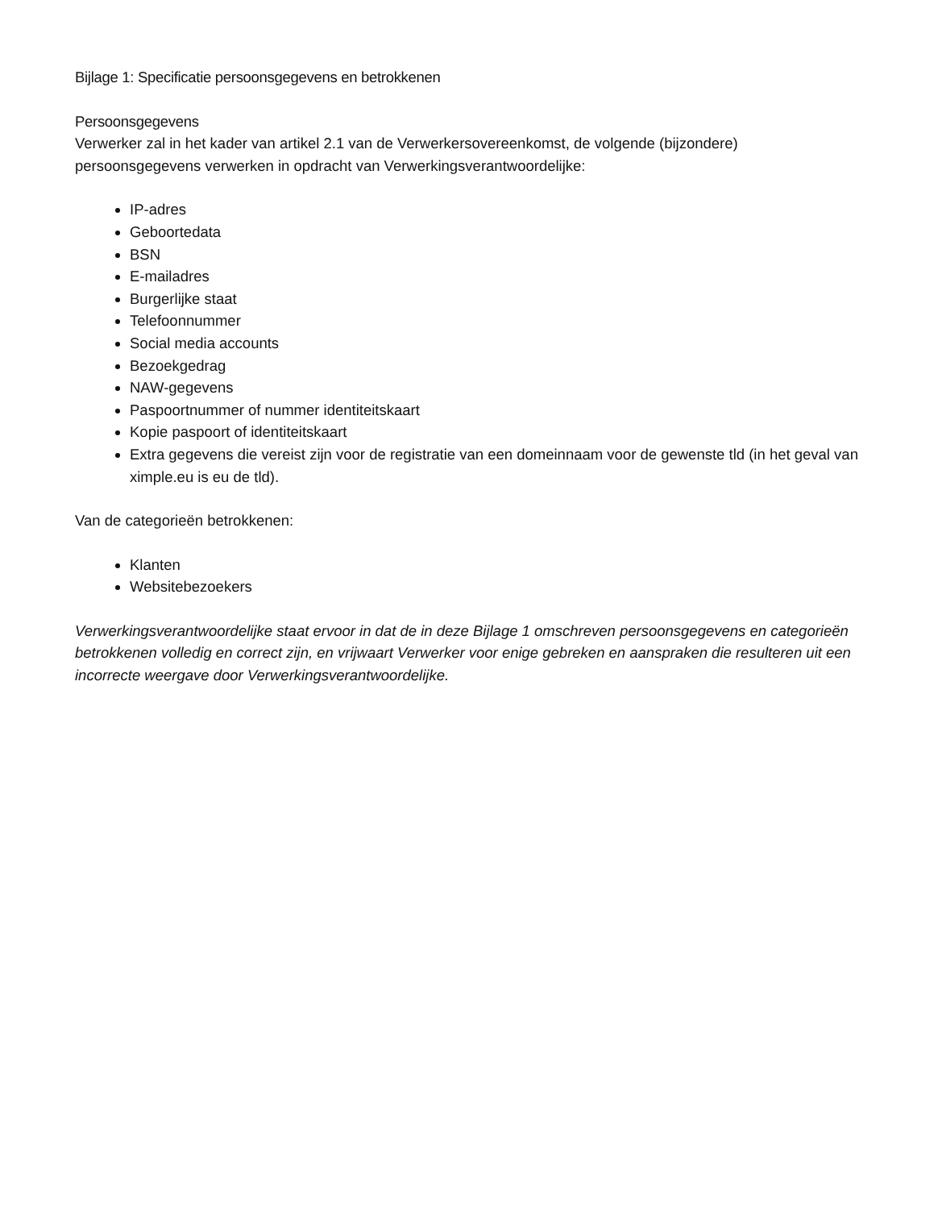Bijlage 1: Specificatie persoonsgegevens en betrokkenen
Persoonsgegevens
Verwerker zal in het kader van artikel 2.1 van de Verwerkersovereenkomst, de volgende (bijzondere) persoonsgegevens verwerken in opdracht van Verwerkingsverantwoordelijke:
IP-adres
Geboortedata
BSN
E-mailadres
Burgerlijke staat
Telefoonnummer
Social media accounts
Bezoekgedrag
NAW-gegevens
Paspoortnummer of nummer identiteitskaart
Kopie paspoort of identiteitskaart
Extra gegevens die vereist zijn voor de registratie van een domeinnaam voor de gewenste tld (in het geval van ximple.eu is eu de tld).
Van de categorieën betrokkenen:
Klanten
Websitebezoekers
Verwerkingsverantwoordelijke staat ervoor in dat de in deze Bijlage 1 omschreven persoonsgegevens en categorieën betrokkenen volledig en correct zijn, en vrijwaart Verwerker voor enige gebreken en aanspraken die resulteren uit een incorrecte weergave door Verwerkingsverantwoordelijke.